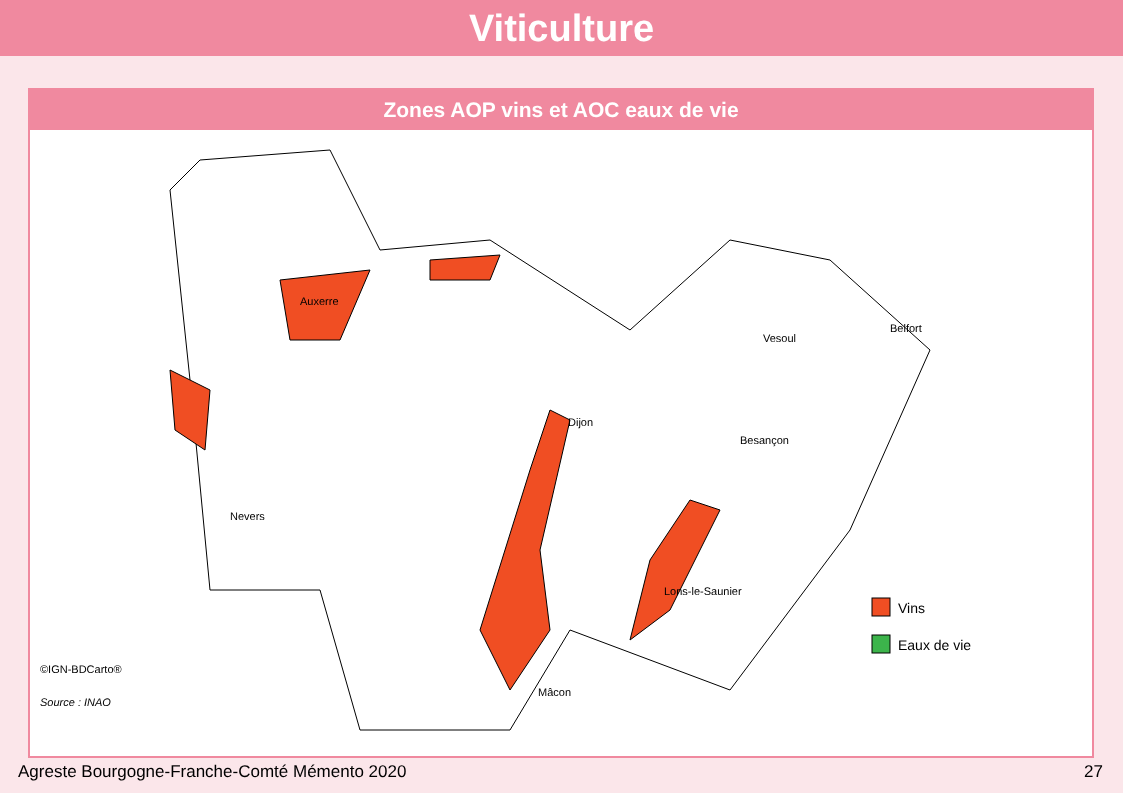Viticulture
Zones AOP vins et AOC eaux de vie
Auxerre
Dijon
Vesoul
Belfort
Besançon
Nevers
Lons-le-Saunier
Mâcon
Vins
Eaux de vie
©IGN-BDCarto®
Source : INAO
Agreste Bourgogne-Franche-Comté Mémento 2020 27